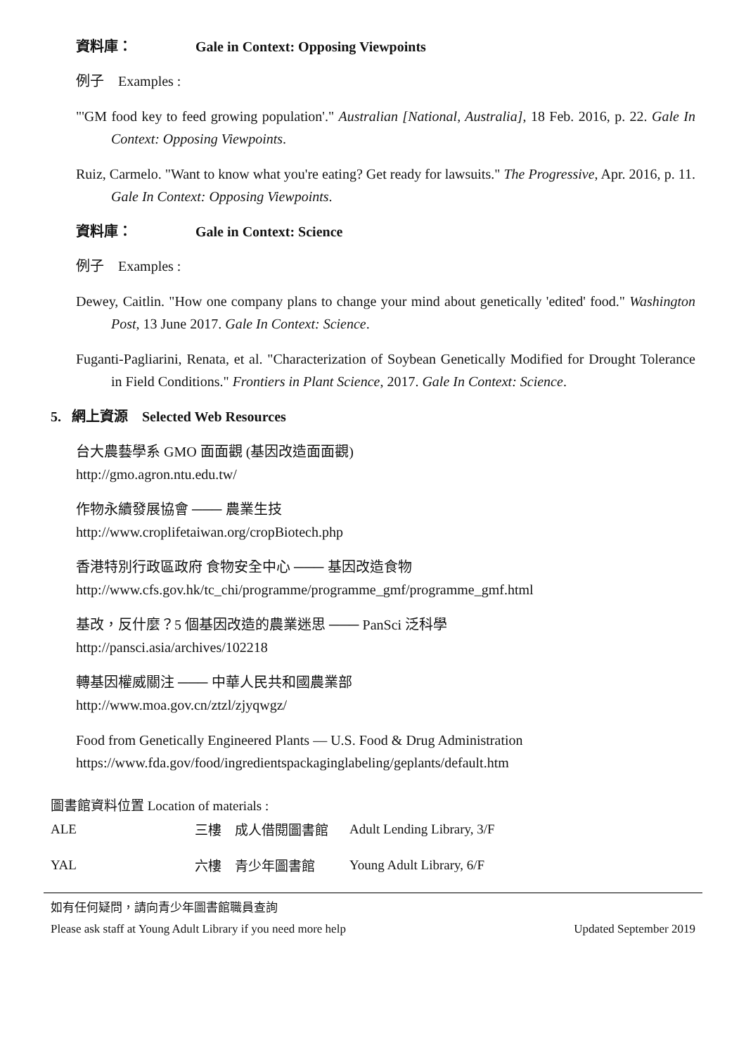資料庫： Gale in Context: Opposing Viewpoints
例子　Examples :
"'GM food key to feed growing population'." Australian [National, Australia], 18 Feb. 2016, p. 22. Gale In Context: Opposing Viewpoints.
Ruiz, Carmelo. "Want to know what you're eating? Get ready for lawsuits." The Progressive, Apr. 2016, p. 11. Gale In Context: Opposing Viewpoints.
資料庫： Gale in Context: Science
例子　Examples :
Dewey, Caitlin. "How one company plans to change your mind about genetically 'edited' food." Washington Post, 13 June 2017. Gale In Context: Science.
Fuganti-Pagliarini, Renata, et al. "Characterization of Soybean Genetically Modified for Drought Tolerance in Field Conditions." Frontiers in Plant Science, 2017. Gale In Context: Science.
5. 網上資源　Selected Web Resources
台大農藝學系 GMO 面面觀 (基因改造面面觀)
http://gmo.agron.ntu.edu.tw/
作物永續發展協會 ─── 農業生技
http://www.croplifetaiwan.org/cropBiotech.php
香港特別行政區政府 食物安全中心 ─── 基因改造食物
http://www.cfs.gov.hk/tc_chi/programme/programme_gmf/programme_gmf.html
基改，反什麼？5 個基因改造的農業迷思 ─── PanSci 泛科學
http://pansci.asia/archives/102218
轉基因權威關注 ─── 中華人民共和國農業部
http://www.moa.gov.cn/ztzl/zjyqwgz/
Food from Genetically Engineered Plants — U.S. Food & Drug Administration
https://www.fda.gov/food/ingredientspackaginglabeling/geplants/default.htm
圖書館資料位置 Location of materials :
| ALE | 三樓 成人借閱圖書館 | Adult Lending Library, 3/F |
| YAL | 六樓 青少年圖書館 | Young Adult Library, 6/F |
如有任何疑問，請向青少年圖書館職員查詢
Please ask staff at Young Adult Library if you need more help Updated September 2019